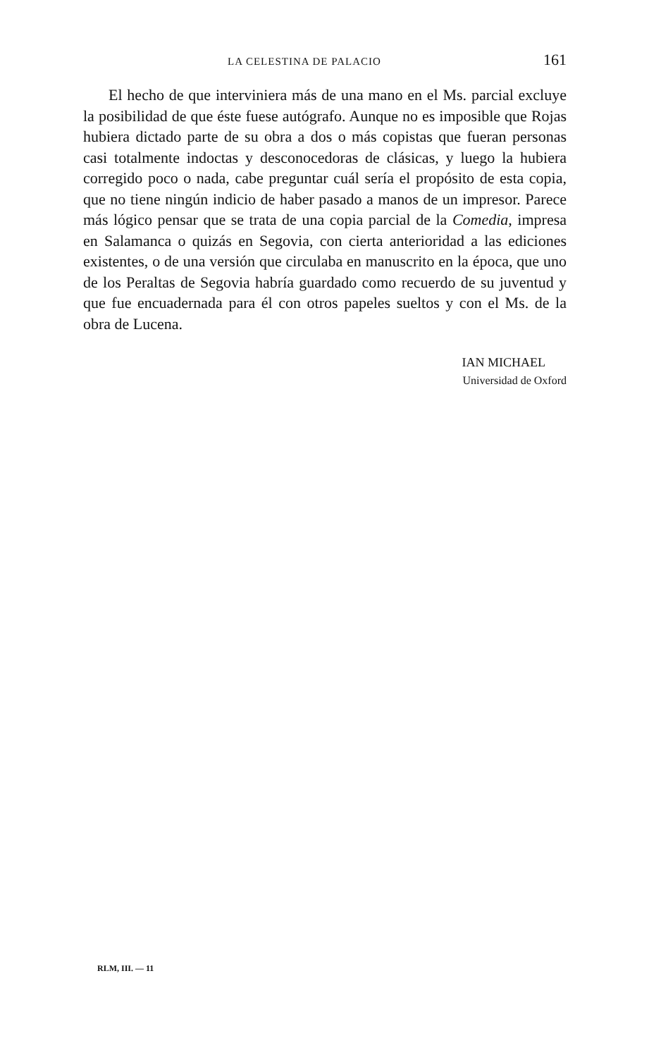LA CELESTINA DE PALACIO 161
El hecho de que interviniera más de una mano en el Ms. parcial excluye la posibilidad de que éste fuese autógrafo. Aunque no es imposible que Rojas hubiera dictado parte de su obra a dos o más copistas que fueran personas casi totalmente indoctas y desconocedoras de clásicas, y luego la hubiera corregido poco o nada, cabe preguntar cuál sería el propósito de esta copia, que no tiene ningún indicio de haber pasado a manos de un impresor. Parece más lógico pensar que se trata de una copia parcial de la Comedia, impresa en Salamanca o quizás en Segovia, con cierta anterioridad a las ediciones existentes, o de una versión que circulaba en manuscrito en la época, que uno de los Peraltas de Segovia habría guardado como recuerdo de su juventud y que fue encuadernada para él con otros papeles sueltos y con el Ms. de la obra de Lucena.
IAN MICHAEL
Universidad de Oxford
RLM, III. — 11